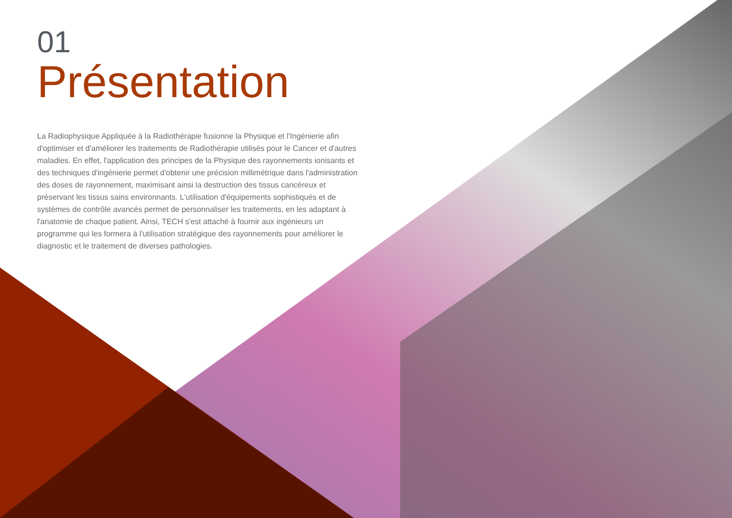01
Présentation
La Radiophysique Appliquée à la Radiothérapie fusionne la Physique et l'Ingénierie afin d'optimiser et d'améliorer les traitements de Radiothérapie utilisés pour le Cancer et d'autres maladies. En effet, l'application des principes de la Physique des rayonnements ionisants et des techniques d'ingénierie permet d'obtenir une précision millimétrique dans l'administration des doses de rayonnement, maximisant ainsi la destruction des tissus cancéreux et préservant les tissus sains environnants. L'utilisation d'équipements sophistiqués et de systèmes de contrôle avancés permet de personnaliser les traitements, en les adaptant à l'anatomie de chaque patient. Ainsi, TECH s'est attaché à fournir aux ingénieurs un programme qui les formera à l'utilisation stratégique des rayonnements pour améliorer le diagnostic et le traitement de diverses pathologies.